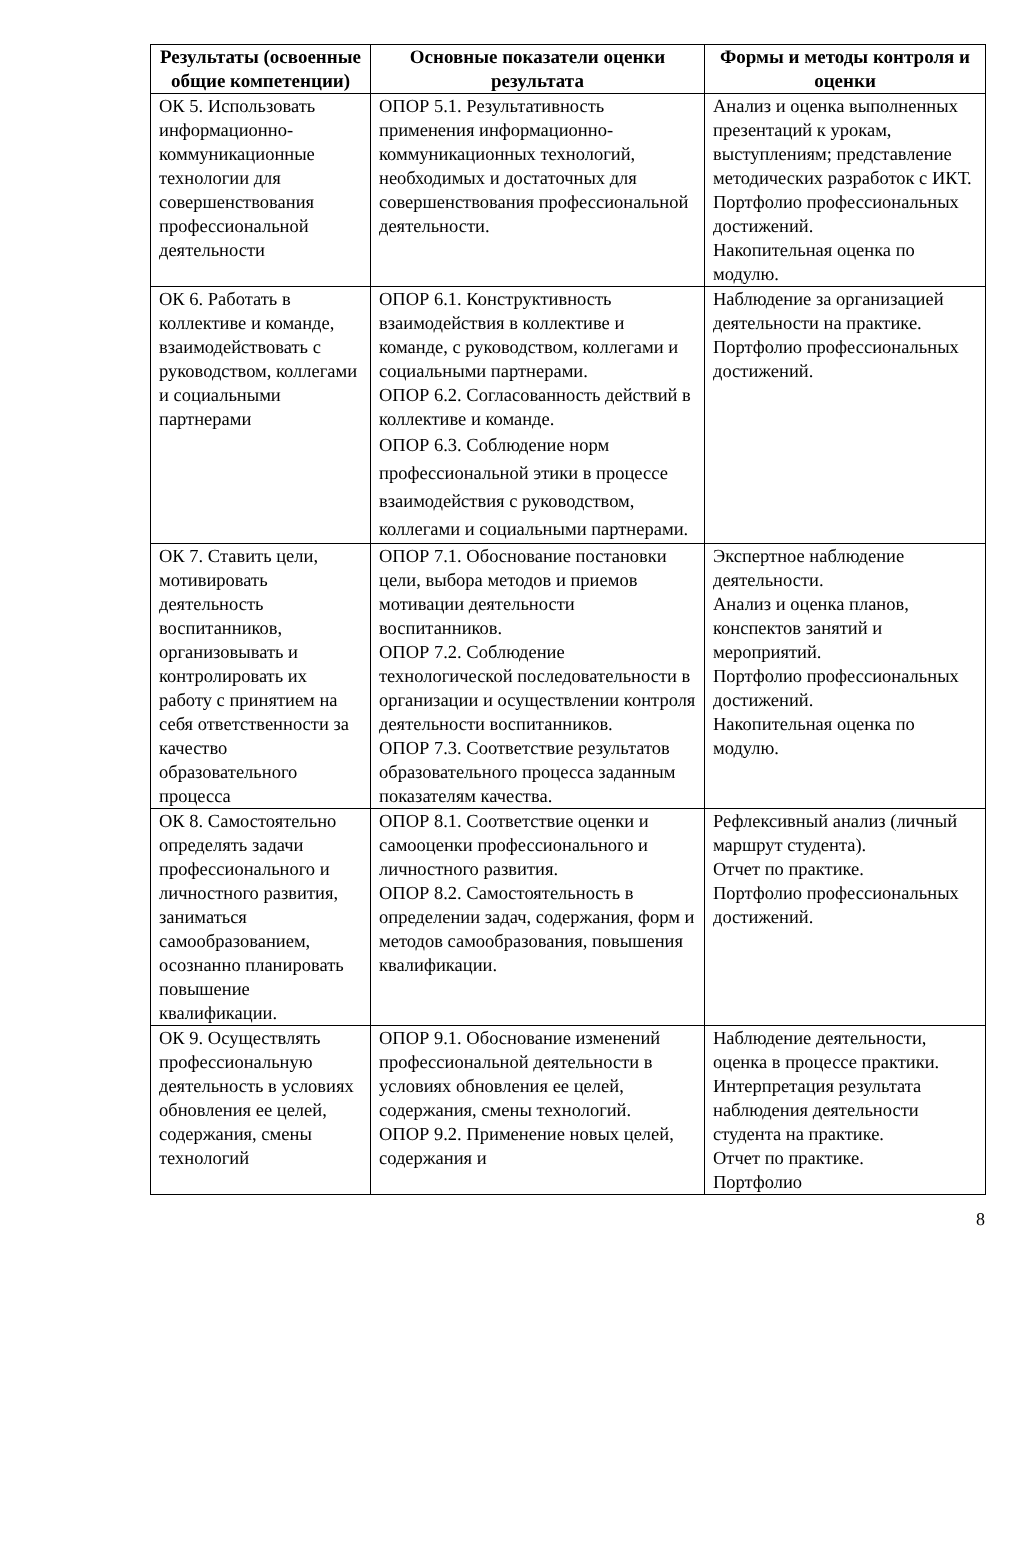| Результаты (освоенные общие компетенции) | Основные показатели оценки результата | Формы и методы контроля и оценки |
| --- | --- | --- |
| ОК 5. Использовать информационно-коммуникационные технологии для совершенствования профессиональной деятельности | ОПОР 5.1. Результативность применения информационно-коммуникационных технологий, необходимых и достаточных для совершенствования профессиональной деятельности. | Анализ и оценка выполненных презентаций к урокам, выступлениям; представление методических разработок с ИКТ. Портфолио профессиональных достижений. Накопительная оценка по модулю. |
| ОК 6. Работать в коллективе и команде, взаимодействовать с руководством, коллегами и социальными партнерами | ОПОР 6.1. Конструктивность взаимодействия в коллективе и команде, с руководством, коллегами и социальными партнерами. ОПОР 6.2. Согласованность действий в коллективе и команде. ОПОР 6.3. Соблюдение норм профессиональной этики в процессе взаимодействия с руководством, коллегами и социальными партнерами. | Наблюдение за организацией деятельности на практике. Портфолио профессиональных достижений. |
| ОК 7. Ставить цели, мотивировать деятельность воспитанников, организовывать и контролировать их работу с принятием на себя ответственности за качество образовательного процесса | ОПОР 7.1. Обоснование постановки цели, выбора методов и приемов мотивации деятельности воспитанников. ОПОР 7.2. Соблюдение технологической последовательности в организации и осуществлении контроля деятельности воспитанников. ОПОР 7.3. Соответствие результатов образовательного процесса заданным показателям качества. | Экспертное наблюдение деятельности. Анализ и оценка планов, конспектов занятий и мероприятий. Портфолио профессиональных достижений. Накопительная оценка по модулю. |
| ОК 8. Самостоятельно определять задачи профессионального и личностного развития, заниматься самообразованием, осознанно планировать повышение квалификации. | ОПОР 8.1. Соответствие оценки и самооценки профессионального и личностного развития. ОПОР 8.2. Самостоятельность в определении задач, содержания, форм и методов самообразования, повышения квалификации. | Рефлексивный анализ (личный маршрут студента). Отчет по практике. Портфолио профессиональных достижений. |
| ОК 9. Осуществлять профессиональную деятельность в условиях обновления ее целей, содержания, смены технологий | ОПОР 9.1. Обоснование изменений профессиональной деятельности в условиях обновления ее целей, содержания, смены технологий. ОПОР 9.2. Применение новых целей, содержания и | Наблюдение деятельности, оценка в процессе практики. Интерпретация результата наблюдения деятельности студента на практике. Отчет по практике. Портфолио |
8